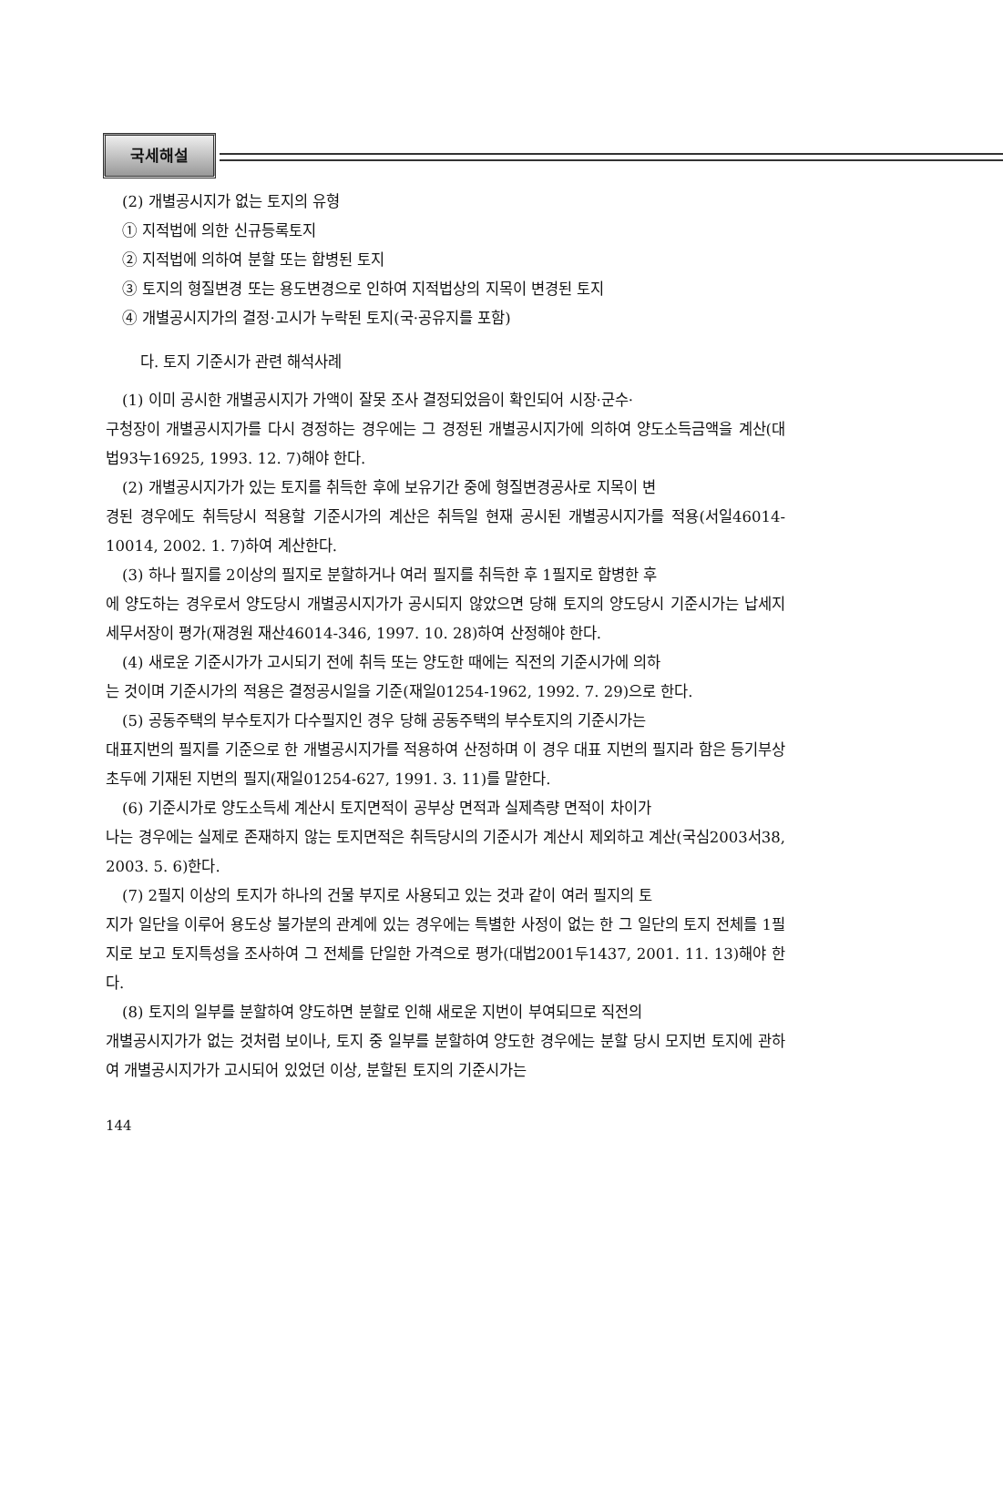국세해설
(2) 개별공시지가 없는 토지의 유형
① 지적법에 의한 신규등록토지
② 지적법에 의하여 분할 또는 합병된 토지
③ 토지의 형질변경 또는 용도변경으로 인하여 지적법상의 지목이 변경된 토지
④ 개별공시지가의 결정·고시가 누락된 토지(국·공유지를 포함)
다. 토지 기준시가 관련 해석사례
(1) 이미 공시한 개별공시지가 가액이 잘못 조사 결정되었음이 확인되어 시장·군수·
구청장이 개별공시지가를 다시 경정하는 경우에는 그 경정된 개별공시지가에 의하여 양도소득금액을 계산(대법93누16925, 1993. 12. 7)해야 한다.
(2) 개별공시지가가 있는 토지를 취득한 후에 보유기간 중에 형질변경공사로 지목이 변
경된 경우에도 취득당시 적용할 기준시가의 계산은 취득일 현재 공시된 개별공시지가를 적용(서일46014-10014, 2002. 1. 7)하여 계산한다.
(3) 하나 필지를 2이상의 필지로 분할하거나 여러 필지를 취득한 후 1필지로 합병한 후
에 양도하는 경우로서 양도당시 개별공시지가가 공시되지 않았으면 당해 토지의 양도당시 기준시가는 납세지세무서장이 평가(재경원 재산46014-346, 1997. 10. 28)하여 산정해야 한다.
(4) 새로운 기준시가가 고시되기 전에 취득 또는 양도한 때에는 직전의 기준시가에 의하
는 것이며 기준시가의 적용은 결정공시일을 기준(재일01254-1962, 1992. 7. 29)으로 한다.
(5) 공동주택의 부수토지가 다수필지인 경우 당해 공동주택의 부수토지의 기준시가는
대표지번의 필지를 기준으로 한 개별공시지가를 적용하여 산정하며 이 경우 대표 지번의 필지라 함은 등기부상 초두에 기재된 지번의 필지(재일01254-627, 1991. 3. 11)를 말한다.
(6) 기준시가로 양도소득세 계산시 토지면적이 공부상 면적과 실제측량 면적이 차이가
나는 경우에는 실제로 존재하지 않는 토지면적은 취득당시의 기준시가 계산시 제외하고 계산(국심2003서38, 2003. 5. 6)한다.
(7) 2필지 이상의 토지가 하나의 건물 부지로 사용되고 있는 것과 같이 여러 필지의 토
지가 일단을 이루어 용도상 불가분의 관계에 있는 경우에는 특별한 사정이 없는 한 그 일단의 토지 전체를 1필지로 보고 토지특성을 조사하여 그 전체를 단일한 가격으로 평가(대법2001두1437, 2001. 11. 13)해야 한다.
(8) 토지의 일부를 분할하여 양도하면 분할로 인해 새로운 지번이 부여되므로 직전의
개별공시지가가 없는 것처럼 보이나, 토지 중 일부를 분할하여 양도한 경우에는 분할 당시 모지번 토지에 관하여 개별공시지가가 고시되어 있었던 이상, 분할된 토지의 기준시가는
144